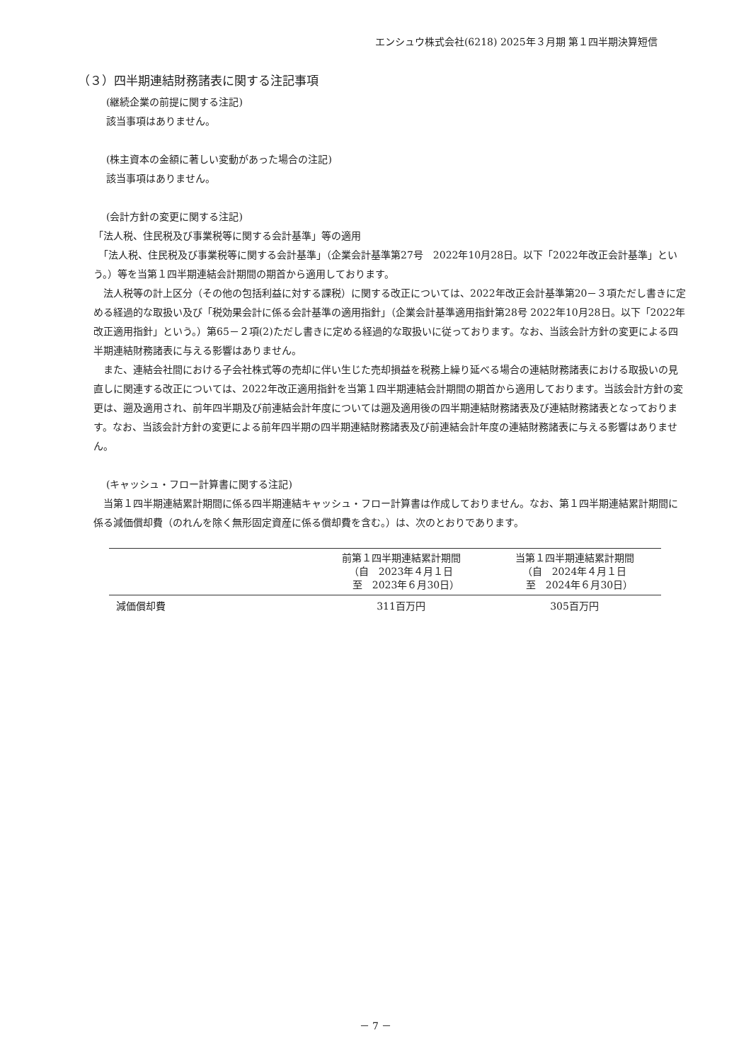エンシュウ株式会社(6218) 2025年３月期 第１四半期決算短信
（３）四半期連結財務諸表に関する注記事項
(継続企業の前提に関する注記)
該当事項はありません。
(株主資本の金額に著しい変動があった場合の注記)
該当事項はありません。
(会計方針の変更に関する注記)
「法人税、住民税及び事業税等に関する会計基準」等の適用
　「法人税、住民税及び事業税等に関する会計基準」（企業会計基準第27号　2022年10月28日。以下「2022年改正会計基準」という。）等を当第１四半期連結会計期間の期首から適用しております。
　法人税等の計上区分（その他の包括利益に対する課税）に関する改正については、2022年改正会計基準第20－３項ただし書きに定める経過的な取扱い及び「税効果会計に係る会計基準の適用指針」（企業会計基準適用指針第28号 2022年10月28日。以下「2022年改正適用指針」という。）第65－２項(2)ただし書きに定める経過的な取扱いに従っております。なお、当該会計方針の変更による四半期連結財務諸表に与える影響はありません。
　また、連結会社間における子会社株式等の売却に伴い生じた売却損益を税務上繰り延べる場合の連結財務諸表における取扱いの見直しに関連する改正については、2022年改正適用指針を当第１四半期連結会計期間の期首から適用しております。当該会計方針の変更は、遡及適用され、前年四半期及び前連結会計年度については遡及適用後の四半期連結財務諸表及び連結財務諸表となっております。なお、当該会計方針の変更による前年四半期の四半期連結財務諸表及び前連結会計年度の連結財務諸表に与える影響はありません。
(キャッシュ・フロー計算書に関する注記)
　当第１四半期連結累計期間に係る四半期連結キャッシュ・フロー計算書は作成しておりません。なお、第１四半期連結累計期間に係る減価償却費（のれんを除く無形固定資産に係る償却費を含む。）は、次のとおりであります。
| | 前第１四半期連結累計期間 （自 2023年４月１日 至 2023年６月30日） | 当第１四半期連結累計期間 （自 2024年４月１日 至 2024年６月30日） |
| --- | --- | --- |
| 減価償却費 | 311百万円 | 305百万円 |
－ 7 －